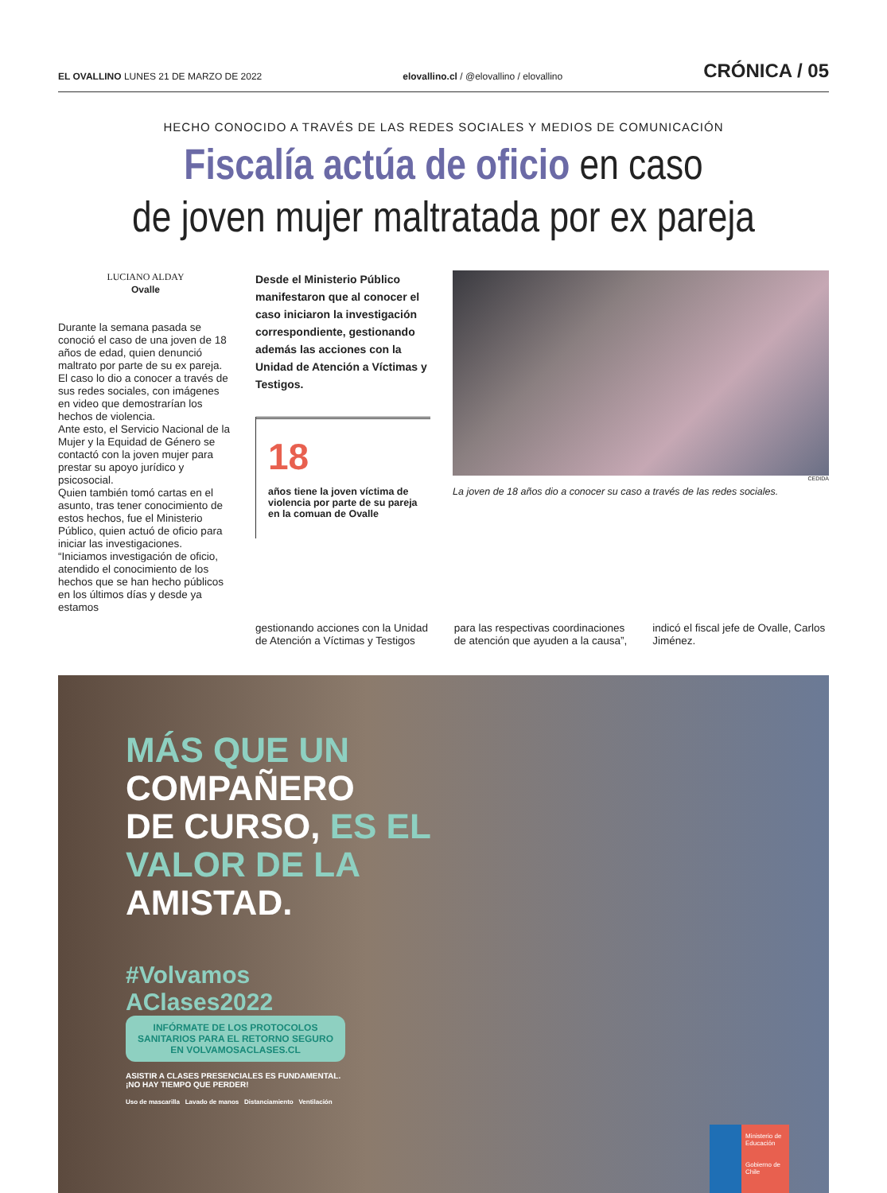EL OVALLINO LUNES 21 DE MARZO DE 2022
elovallino.cl / @elovallino / elovallino
CRÓNICA / 05
HECHO CONOCIDO A TRAVÉS DE LAS REDES SOCIALES Y MEDIOS DE COMUNICACIÓN
Fiscalía actúa de oficio en caso
de joven mujer maltratada por ex pareja
LUCIANO ALDAY
Ovalle
Durante la semana pasada se conoció el caso de una joven de 18 años de edad, quien denunció maltrato por parte de su ex pareja.
El caso lo dio a conocer a través de sus redes sociales, con imágenes en video que demostrarían los hechos de violencia.
Ante esto, el Servicio Nacional de la Mujer y la Equidad de Género se contactó con la joven mujer para prestar su apoyo jurídico y psicosocial.
Quien también tomó cartas en el asunto, tras tener conocimiento de estos hechos, fue el Ministerio Público, quien actuó de oficio para iniciar las investigaciones.
“Iniciamos investigación de oficio, atendido el conocimiento de los hechos que se han hecho públicos en los últimos días y desde ya estamos
Desde el Ministerio Público manifestaron que al conocer el caso iniciaron la investigación correspondiente, gestionando además las acciones con la Unidad de Atención a Víctimas y Testigos.
18
años tiene la joven víctima de violencia por parte de su pareja en la comuan de Ovalle
CEDIDA
La joven de 18 años dio a conocer su caso a través de las redes sociales.
gestionando acciones con la Unidad de Atención a Víctimas y Testigos
para las respectivas coordinaciones de atención que ayuden a la causa”,
indicó el fiscal jefe de Ovalle, Carlos Jiménez.
MÁS QUE UN
COMPAÑERO
DE CURSO, ES EL
VALOR DE LA
AMISTAD.
#Volvamos
AClases2022
INFÓRMATE DE LOS PROTOCOLOS SANITARIOS PARA EL RETORNO SEGURO EN VOLVAMOSACLASES.CL
ASISTIR A CLASES PRESENCIALES ES FUNDAMENTAL.
¡NO HAY TIEMPO QUE PERDER!
Uso de mascarilla Lavado de manos Distanciamiento Ventilación
Ministerio de Educación
Gobierno de Chile